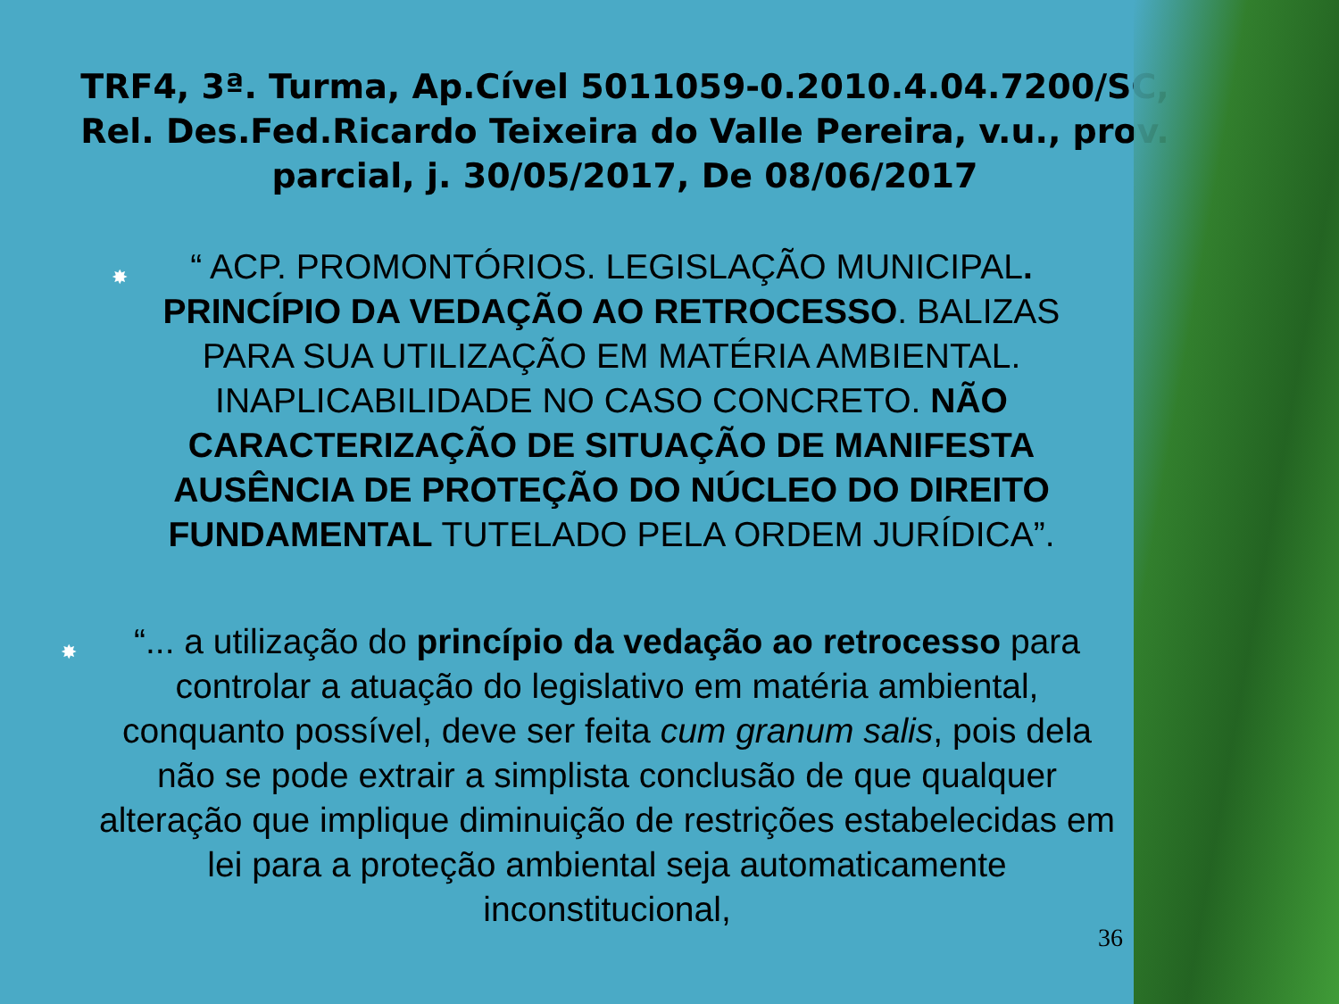TRF4, 3ª. Turma, Ap.Cível 5011059-0.2010.4.04.7200/SC, Rel. Des.Fed.Ricardo Teixeira do Valle Pereira, v.u., prov. parcial, j. 30/05/2017, De 08/06/2017
✸ “ ACP. PROMONTÓRIOS. LEGISLAÇÃO MUNICIPAL. PRINCÍPIO DA VEDAÇÃO AO RETROCESSO. BALIZAS PARA SUA UTILIZAÇÃO EM MATÉRIA AMBIENTAL. INAPLICABILIDADE NO CASO CONCRETO. NÃO CARACTERIZAÇÃO DE SITUAÇÃO DE MANIFESTA AUSÊNCIA DE PROTEÇÃO DO NÚCLEO DO DIREITO FUNDAMENTAL TUTELADO PELA ORDEM JURÍDICA”.
✸ “... a utilização do princípio da vedação ao retrocesso para controlar a atuação do legislativo em matéria ambiental, conquanto possível, deve ser feita cum granum salis, pois dela não se pode extrair a simplista conclusão de que qualquer alteração que implique diminuição de restrições estabelecidas em lei para a proteção ambiental seja automaticamente inconstitucional,
36